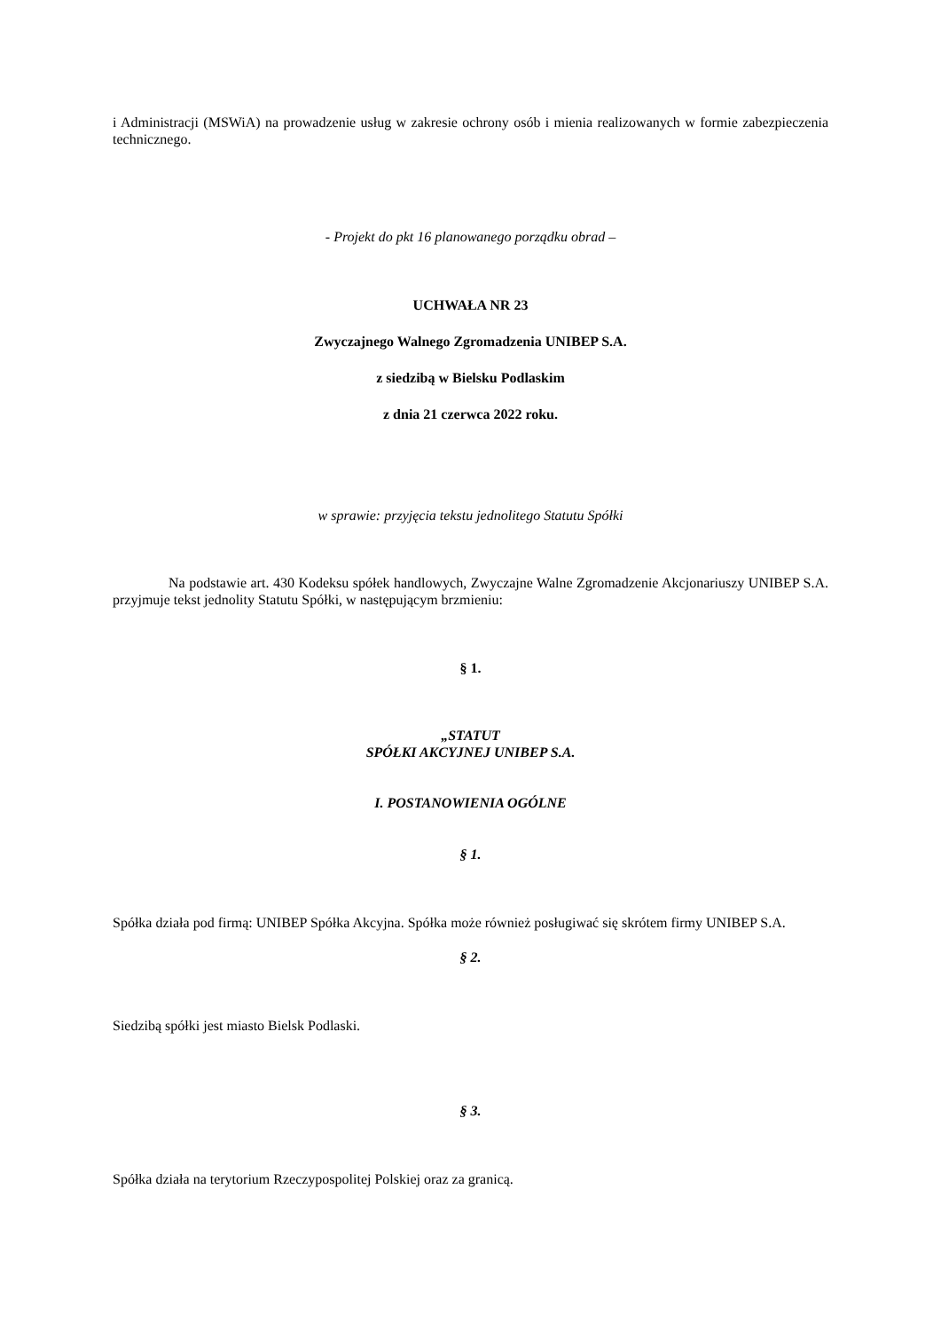i Administracji (MSWiA) na prowadzenie usług w zakresie ochrony osób i mienia realizowanych w formie zabezpieczenia technicznego.
- Projekt do pkt 16 planowanego porządku obrad –
UCHWAŁA NR 23
Zwyczajnego Walnego Zgromadzenia UNIBEP S.A.
z siedzibą w Bielsku Podlaskim
z dnia 21 czerwca 2022 roku.
w sprawie: przyjęcia tekstu jednolitego Statutu Spółki
Na podstawie art. 430 Kodeksu spółek handlowych, Zwyczajne Walne Zgromadzenie Akcjonariuszy UNIBEP S.A. przyjmuje tekst jednolity Statutu Spółki, w następującym brzmieniu:
§ 1.
„STATUT
SPÓŁKI AKCYJNEJ UNIBEP S.A.
I. POSTANOWIENIA OGÓLNE
§ 1.
Spółka działa pod firmą: UNIBEP Spółka Akcyjna. Spółka może również posługiwać się skrótem firmy UNIBEP S.A.
§ 2.
Siedzibą spółki jest miasto Bielsk Podlaski.
§ 3.
Spółka działa na terytorium Rzeczypospolitej Polskiej oraz za granicą.